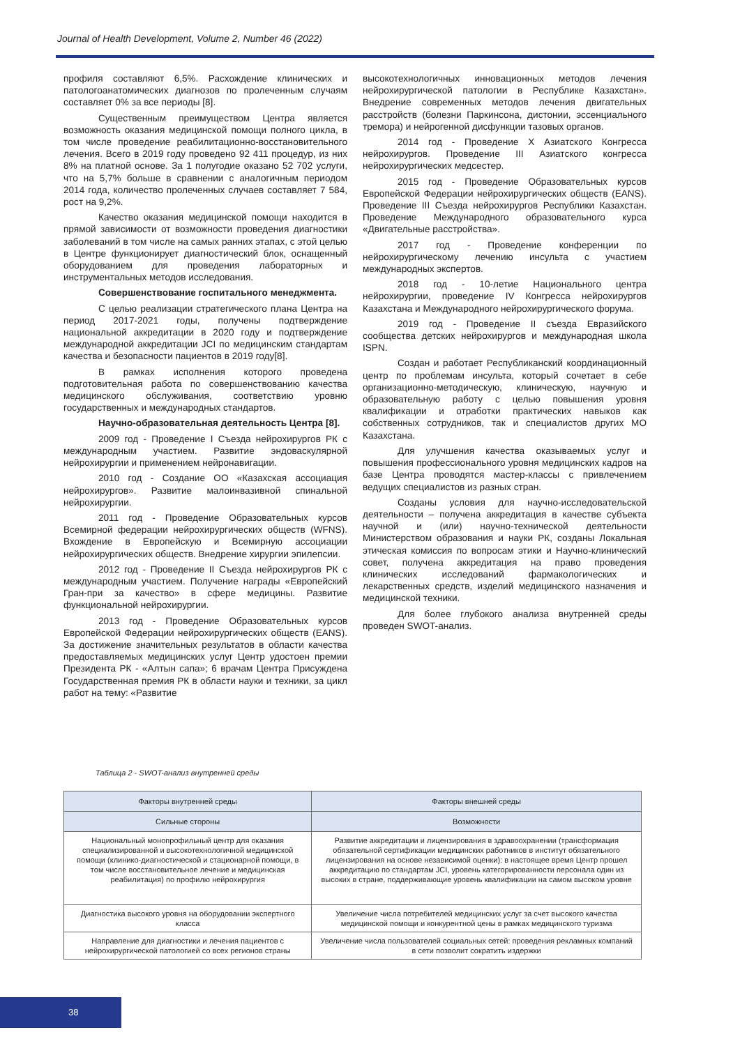Journal of Health Development, Volume 2, Number 46 (2022)
профиля составляют 6,5%. Расхождение клинических и патологоанатомических диагнозов по пролеченным случаям составляет 0% за все периоды [8].
Существенным преимуществом Центра является возможность оказания медицинской помощи полного цикла, в том числе проведение реабилитационно-восстановительного лечения. Всего в 2019 году проведено 92 411 процедур, из них 8% на платной основе. За 1 полугодие оказано 52 702 услуги, что на 5,7% больше в сравнении с аналогичным периодом 2014 года, количество пролеченных случаев составляет 7 584, рост на 9,2%.
Качество оказания медицинской помощи находится в прямой зависимости от возможности проведения диагностики заболеваний в том числе на самых ранних этапах, с этой целью в Центре функционирует диагностический блок, оснащенный оборудованием для проведения лабораторных и инструментальных методов исследования.
Совершенствование госпитального менеджмента.
С целью реализации стратегического плана Центра на период 2017-2021 годы, получены подтверждение национальной аккредитации в 2020 году и подтверждение международной аккредитации JCI по медицинским стандартам качества и безопасности пациентов в 2019 году[8].
В рамках исполнения которого проведена подготовительная работа по совершенствованию качества медицинского обслуживания, соответствию уровню государственных и международных стандартов.
Научно-образовательная деятельность Центра [8].
2009 год - Проведение I Съезда нейрохирургов РК с международным участием. Развитие эндоваскулярной нейрохирургии и применением нейронавигации.
2010 год - Создание ОО «Казахская ассоциация нейрохирургов». Развитие малоинвазивной спинальной нейрохирургии.
2011 год - Проведение Образовательных курсов Всемирной федерации нейрохирургических обществ (WFNS). Вхождение в Европейскую и Всемирную ассоциации нейрохирургических обществ. Внедрение хирургии эпилепсии.
2012 год - Проведение II Съезда нейрохирургов РК с международным участием. Получение награды «Европейский Гран-при за качество» в сфере медицины. Развитие функциональной нейрохирургии.
2013 год - Проведение Образовательных курсов Европейской Федерации нейрохирургических обществ (EANS). За достижение значительных результатов в области качества предоставляемых медицинских услуг Центр удостоен премии Президента РК - «Алтын сапа»; 6 врачам Центра Присуждена Государственная премия РК в области науки и техники, за цикл работ на тему: «Развитие
высокотехнологичных инновационных методов лечения нейрохирургической патологии в Республике Казахстан». Внедрение современных методов лечения двигательных расстройств (болезни Паркинсона, дистонии, эссенциального тремора) и нейрогенной дисфункции тазовых органов.
2014 год - Проведение X Азиатского Конгресса нейрохирургов. Проведение III Азиатского конгресса нейрохирургических медсестер.
2015 год - Проведение Образовательных курсов Европейской Федерации нейрохирургических обществ (EANS). Проведение III Съезда нейрохирургов Республики Казахстан. Проведение Международного образовательного курса «Двигательные расстройства».
2017 год - Проведение конференции по нейрохирургическому лечению инсульта с участием международных экспертов.
2018 год - 10-летие Национального центра нейрохирургии, проведение IV Конгресса нейрохирургов Казахстана и Международного нейрохирургического форума.
2019 год - Проведение II съезда Евразийского сообщества детских нейрохирургов и международная школа ISPN.
Создан и работает Республиканский координационный центр по проблемам инсульта, который сочетает в себе организационно-методическую, клиническую, научную и образовательную работу с целью повышения уровня квалификации и отработки практических навыков как собственных сотрудников, так и специалистов других МО Казахстана.
Для улучшения качества оказываемых услуг и повышения профессионального уровня медицинских кадров на базе Центра проводятся мастер-классы с привлечением ведущих специалистов из разных стран.
Созданы условия для научно-исследовательской деятельности – получена аккредитация в качестве субъекта научной и (или) научно-технической деятельности Министерством образования и науки РК, созданы Локальная этическая комиссия по вопросам этики и Научно-клинический совет, получена аккредитация на право проведения клинических исследований фармакологических и лекарственных средств, изделий медицинского назначения и медицинской техники.
Для более глубокого анализа внутренней среды проведен SWOT-анализ.
Таблица 2 - SWOT-анализ внутренней среды
| Факторы внутренней среды | Факторы внешней среды |
| --- | --- |
| Сильные стороны | Возможности |
| Национальный монопрофильный центр для оказания специализированной и высокотехнологичной медицинской помощи (клинико-диагностической и стационарной помощи, в том числе восстановительное лечение и медицинская реабилитация) по профилю нейрохирургия | Развитие аккредитации и лицензирования в здравоохранении (трансформация обязательной сертификации медицинских работников в институт обязательного лицензирования на основе независимой оценки): в настоящее время Центр прошел аккредитацию по стандартам JCI, уровень категорированности персонала один из высоких в стране, поддерживающие уровень квалификации на самом высоком уровне |
| Диагностика высокого уровня на оборудовании экспертного класса | Увеличение числа потребителей медицинских услуг за счет высокого качества медицинской помощи и конкурентной цены в рамках медицинского туризма |
| Направление для диагностики и лечения пациентов с нейрохирургической патологией со всех регионов страны | Увеличение числа пользователей социальных сетей: проведения рекламных компаний в сети позволит сократить издержки |
38